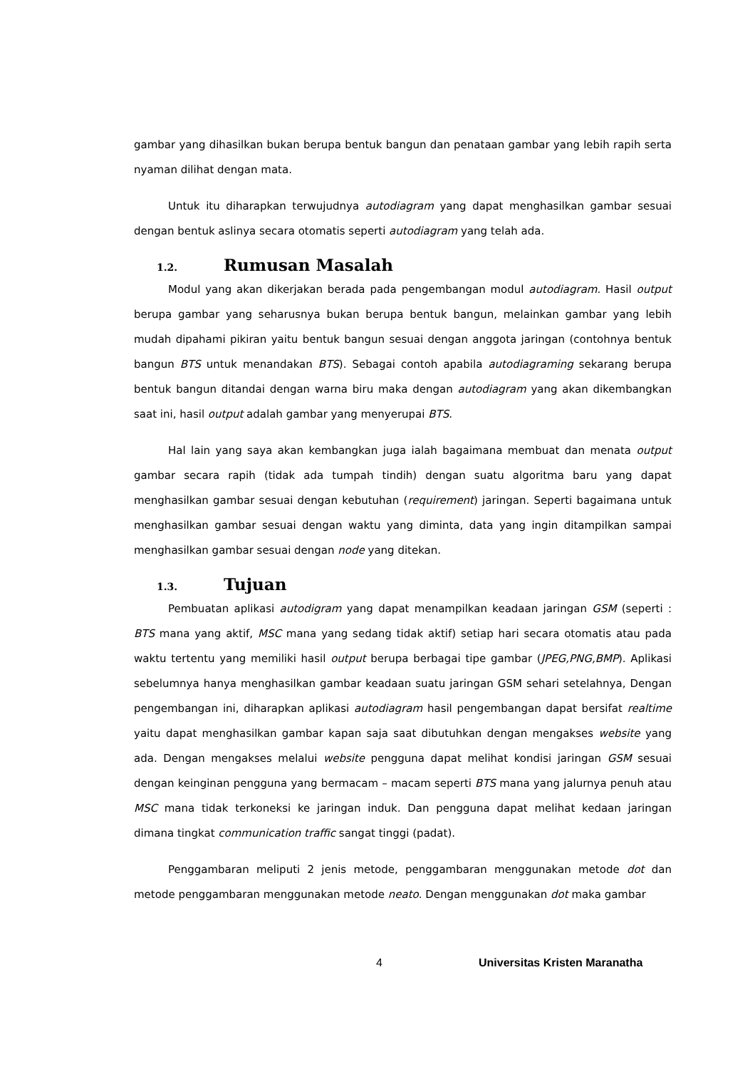gambar yang dihasilkan bukan berupa bentuk bangun dan penataan gambar yang lebih rapih serta nyaman dilihat dengan mata.
Untuk itu diharapkan terwujudnya autodiagram yang dapat menghasilkan gambar sesuai dengan bentuk aslinya secara otomatis seperti autodiagram yang telah ada.
1.2. Rumusan Masalah
Modul yang akan dikerjakan berada pada pengembangan modul autodiagram. Hasil output berupa gambar yang seharusnya bukan berupa bentuk bangun, melainkan gambar yang lebih mudah dipahami pikiran yaitu bentuk bangun sesuai dengan anggota jaringan (contohnya bentuk bangun BTS untuk menandakan BTS). Sebagai contoh apabila autodiagraming sekarang berupa bentuk bangun ditandai dengan warna biru maka dengan autodiagram yang akan dikembangkan saat ini, hasil output adalah gambar yang menyerupai BTS.
Hal lain yang saya akan kembangkan juga ialah bagaimana membuat dan menata output gambar secara rapih (tidak ada tumpah tindih) dengan suatu algoritma baru yang dapat menghasilkan gambar sesuai dengan kebutuhan (requirement) jaringan. Seperti bagaimana untuk menghasilkan gambar sesuai dengan waktu yang diminta, data yang ingin ditampilkan sampai menghasilkan gambar sesuai dengan node yang ditekan.
1.3. Tujuan
Pembuatan aplikasi autodigram yang dapat menampilkan keadaan jaringan GSM (seperti : BTS mana yang aktif, MSC mana yang sedang tidak aktif) setiap hari secara otomatis atau pada waktu tertentu yang memiliki hasil output berupa berbagai tipe gambar (JPEG,PNG,BMP). Aplikasi sebelumnya hanya menghasilkan gambar keadaan suatu jaringan GSM sehari setelahnya, Dengan pengembangan ini, diharapkan aplikasi autodiagram hasil pengembangan dapat bersifat realtime yaitu dapat menghasilkan gambar kapan saja saat dibutuhkan dengan mengakses website yang ada. Dengan mengakses melalui website pengguna dapat melihat kondisi jaringan GSM sesuai dengan keinginan pengguna yang bermacam – macam seperti BTS mana yang jalurnya penuh atau MSC mana tidak terkoneksi ke jaringan induk. Dan pengguna dapat melihat kedaan jaringan dimana tingkat communication traffic sangat tinggi (padat).
Penggambaran meliputi 2 jenis metode, penggambaran menggunakan metode dot dan metode penggambaran menggunakan metode neato. Dengan menggunakan dot maka gambar
4 Universitas Kristen Maranatha